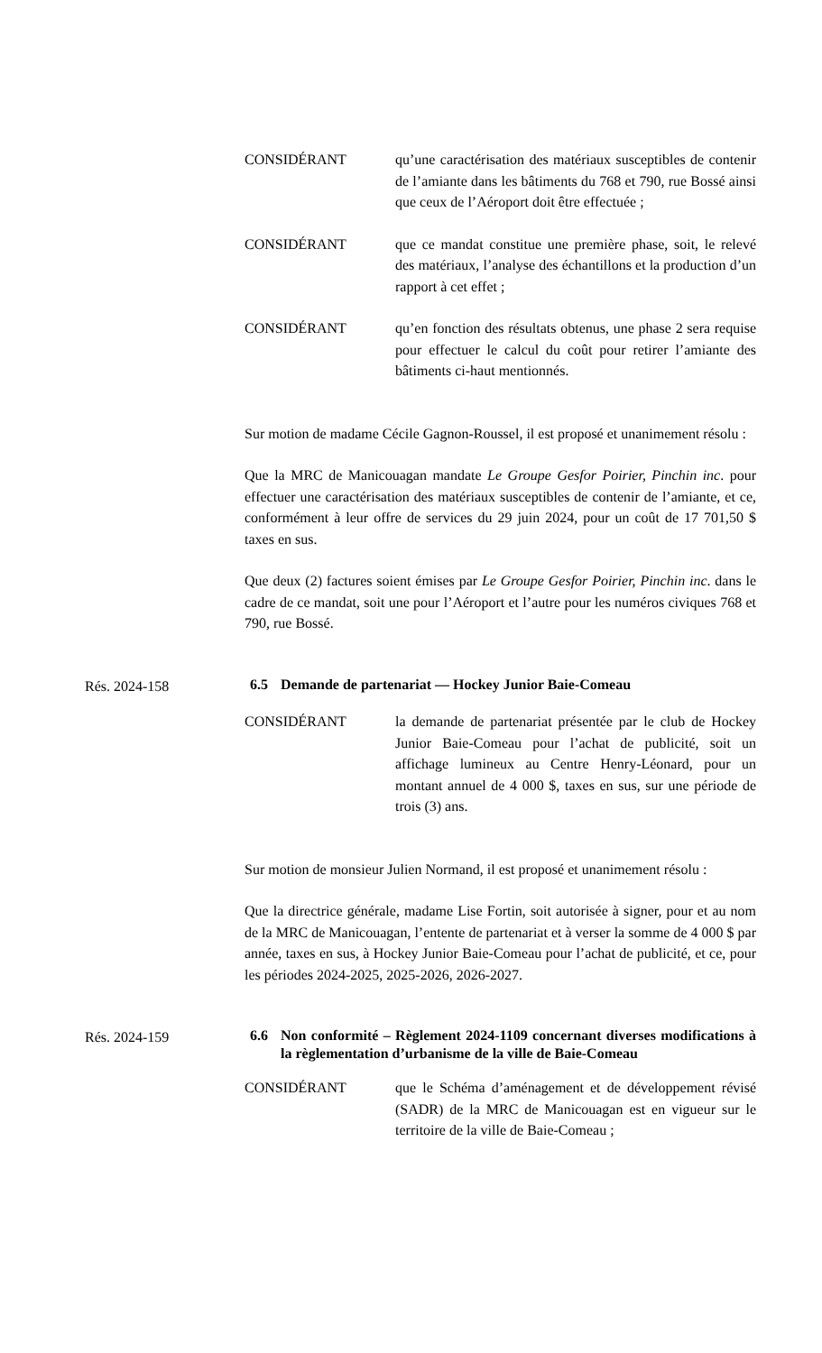CONSIDÉRANT qu’une caractérisation des matériaux susceptibles de contenir de l’amiante dans les bâtiments du 768 et 790, rue Bossé ainsi que ceux de l’Aéroport doit être effectuée ;
CONSIDÉRANT que ce mandat constitue une première phase, soit, le relevé des matériaux, l’analyse des échantillons et la production d’un rapport à cet effet ;
CONSIDÉRANT qu’en fonction des résultats obtenus, une phase 2 sera requise pour effectuer le calcul du coût pour retirer l’amiante des bâtiments ci-haut mentionnés.
Sur motion de madame Cécile Gagnon-Roussel, il est proposé et unanimement résolu :
Que la MRC de Manicouagan mandate Le Groupe Gesfor Poirier, Pinchin inc. pour effectuer une caractérisation des matériaux susceptibles de contenir de l’amiante, et ce, conformément à leur offre de services du 29 juin 2024, pour un coût de 17 701,50 $ taxes en sus.
Que deux (2) factures soient émises par Le Groupe Gesfor Poirier, Pinchin inc. dans le cadre de ce mandat, soit une pour l’Aéroport et l’autre pour les numéros civiques 768 et 790, rue Bossé.
Rés. 2024-158
6.5 Demande de partenariat — Hockey Junior Baie-Comeau
CONSIDÉRANT la demande de partenariat présentée par le club de Hockey Junior Baie-Comeau pour l’achat de publicité, soit un affichage lumineux au Centre Henry-Léonard, pour un montant annuel de 4 000 $, taxes en sus, sur une période de trois (3) ans.
Sur motion de monsieur Julien Normand, il est proposé et unanimement résolu :
Que la directrice générale, madame Lise Fortin, soit autorisée à signer, pour et au nom de la MRC de Manicouagan, l’entente de partenariat et à verser la somme de 4 000 $ par année, taxes en sus, à Hockey Junior Baie-Comeau pour l’achat de publicité, et ce, pour les périodes 2024-2025, 2025-2026, 2026-2027.
Rés. 2024-159
6.6 Non conformité – Règlement 2024-1109 concernant diverses modifications à la règlementation d’urbanisme de la ville de Baie-Comeau
CONSIDÉRANT que le Schéma d’aménagement et de développement révisé (SADR) de la MRC de Manicouagan est en vigueur sur le territoire de la ville de Baie-Comeau ;